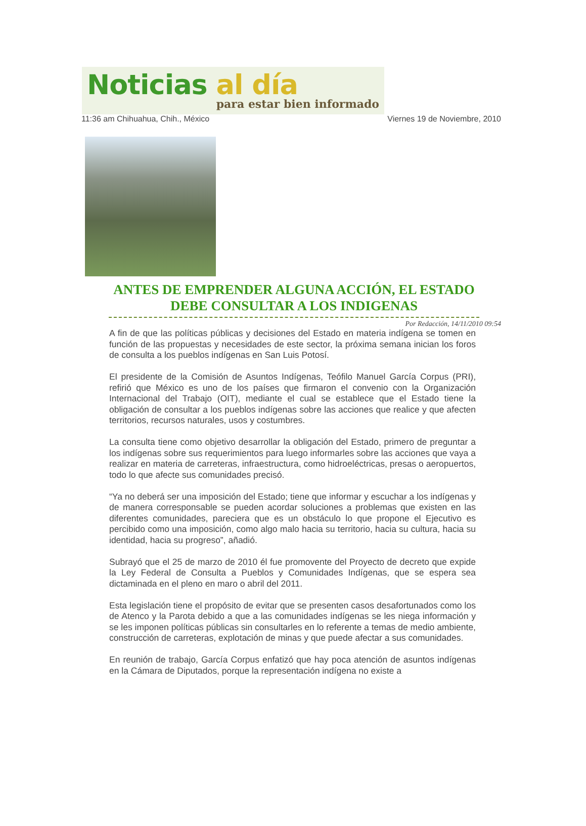Noticias al día
para estar bien informado
11:36 am Chihuahua, Chih., México Viernes 19 de Noviembre, 2010
ANTES DE EMPRENDER ALGUNA ACCIÓN, EL ESTADO DEBE CONSULTAR A LOS INDIGENAS
Por Redacción, 14/11/2010 09:54
A fin de que las políticas públicas y decisiones del Estado en materia indígena se tomen en función de las propuestas y necesidades de este sector, la próxima semana inician los foros de consulta a los pueblos indígenas en San Luis Potosí.
El presidente de la Comisión de Asuntos Indígenas, Teófilo Manuel García Corpus (PRI), refirió que México es uno de los países que firmaron el convenio con la Organización Internacional del Trabajo (OIT), mediante el cual se establece que el Estado tiene la obligación de consultar a los pueblos indígenas sobre las acciones que realice y que afecten territorios, recursos naturales, usos y costumbres.
La consulta tiene como objetivo desarrollar la obligación del Estado, primero de preguntar a los indígenas sobre sus requerimientos para luego informarles sobre las acciones que vaya a realizar en materia de carreteras, infraestructura, como hidroeléctricas, presas o aeropuertos, todo lo que afecte sus comunidades precisó.
“Ya no deberá ser una imposición del Estado; tiene que informar y escuchar a los indígenas y de manera corresponsable se pueden acordar soluciones a problemas que existen en las diferentes comunidades, pareciera que es un obstáculo lo que propone el Ejecutivo es percibido como una imposición, como algo malo hacia su territorio, hacia su cultura, hacia su identidad, hacia su progreso”, añadió.
Subrayó que el 25 de marzo de 2010 él fue promovente del Proyecto de decreto que expide la Ley Federal de Consulta a Pueblos y Comunidades Indígenas, que se espera sea dictaminada en el pleno en maro o abril del 2011.
Esta legislación tiene el propósito de evitar que se presenten casos desafortunados como los de Atenco y la Parota debido a que a las comunidades indígenas se les niega información y se les imponen políticas públicas sin consultarles en lo referente a temas de medio ambiente, construcción de carreteras, explotación de minas y que puede afectar a sus comunidades.
En reunión de trabajo, García Corpus enfatizó que hay poca atención de asuntos indígenas en la Cámara de Diputados, porque la representación indígena no existe a